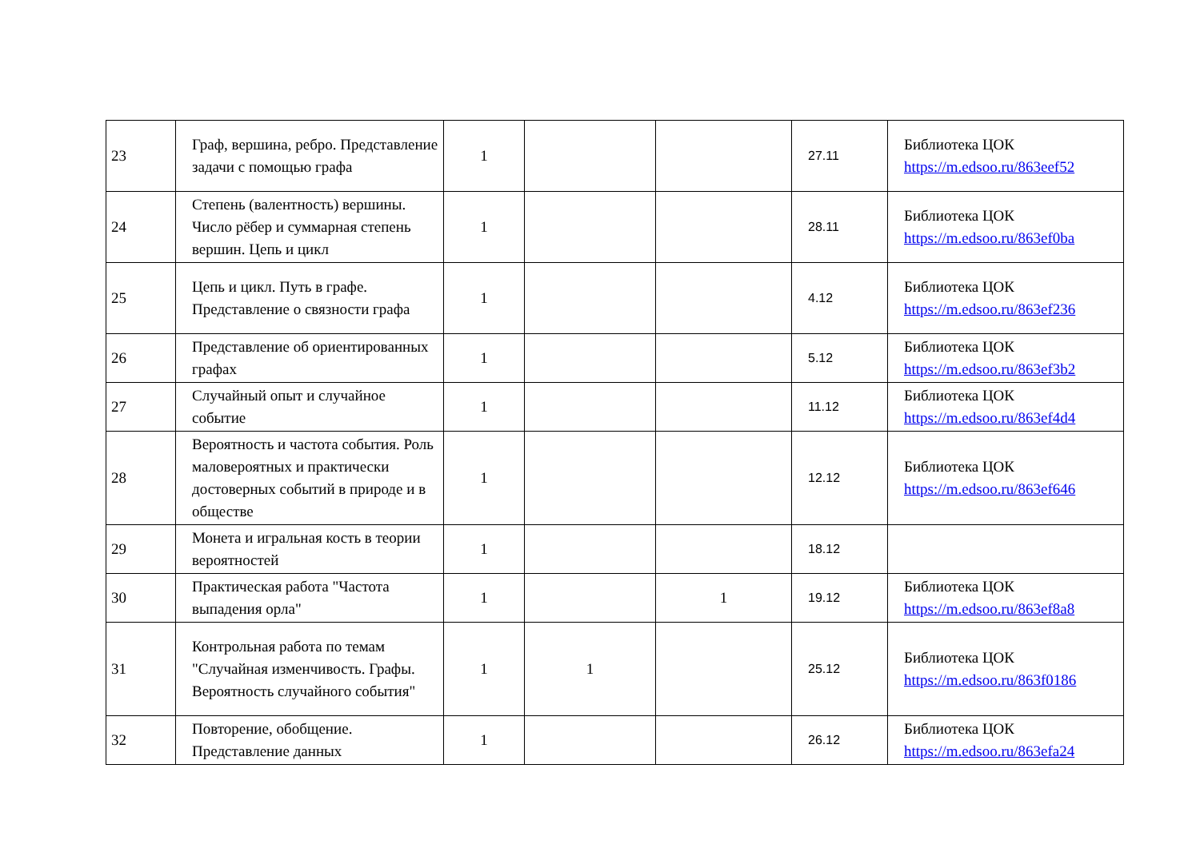| 23 | Граф, вершина, ребро. Представление задачи с помощью графа | 1 | | | 27.11 | Библиотека ЦОК https://m.edsoo.ru/863eef52 |
| 24 | Степень (валентность) вершины. Число рёбер и суммарная степень вершин. Цепь и цикл | 1 | | | 28.11 | Библиотека ЦОК https://m.edsoo.ru/863ef0ba |
| 25 | Цепь и цикл. Путь в графе. Представление о связности графа | 1 | | | 4.12 | Библиотека ЦОК https://m.edsoo.ru/863ef236 |
| 26 | Представление об ориентированных графах | 1 | | | 5.12 | Библиотека ЦОК https://m.edsoo.ru/863ef3b2 |
| 27 | Случайный опыт и случайное событие | 1 | | | 11.12 | Библиотека ЦОК https://m.edsoo.ru/863ef4d4 |
| 28 | Вероятность и частота события. Роль маловероятных и практически достоверных событий в природе и в обществе | 1 | | | 12.12 | Библиотека ЦОК https://m.edsoo.ru/863ef646 |
| 29 | Монета и игральная кость в теории вероятностей | 1 | | | 18.12 | |
| 30 | Практическая работа "Частота выпадения орла" | 1 | | 1 | 19.12 | Библиотека ЦОК https://m.edsoo.ru/863ef8a8 |
| 31 | Контрольная работа по темам "Случайная изменчивость. Графы. Вероятность случайного события" | 1 | 1 | | 25.12 | Библиотека ЦОК https://m.edsoo.ru/863f0186 |
| 32 | Повторение, обобщение. Представление данных | 1 | | | 26.12 | Библиотека ЦОК https://m.edsoo.ru/863efa24 |